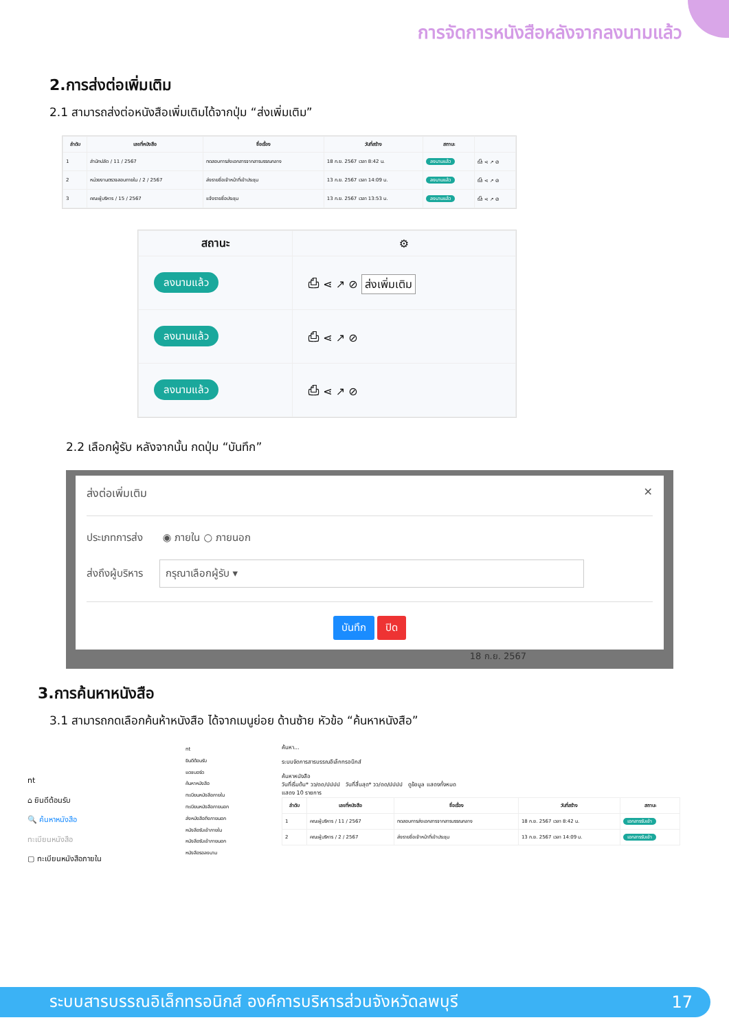การจัดการหนังสือหลังจากลงนามแล้ว
2.การส่งต่อเพิ่มเติม
2.1 สามารถส่งต่อหนังสือเพิ่มเติมได้จากปุ่ม “ส่งเพิ่มเติม”
| ลำดับ | เลขที่หนังสือ | ชื่อเรื่อง | วันที่สร้าง | สถานะ | |
| --- | --- | --- | --- | --- | --- |
| 1 | สำนักปลัด / 11 / 2567 | ทดสอบการส่งเอกสารจากสารบรรณกลาง | 18 ก.ย. 2567 เวลา 8:42 น. | ลงนามแล้ว | ⎙ ⋖ ↗ ⊘ |
| 2 | หน่วยงานตรวจสอบภายใน / 2 / 2567 | ส่งรายชื่อเจ้าหน้าที่เข้าประชุม | 13 ก.ย. 2567 เวลา 14:09 น. | ลงนามแล้ว | ⎙ ⋖ ↗ ⊘ |
| 3 | คณะผู้บริหาร / 15 / 2567 | แจ้งรายชื่อประชุม | 13 ก.ย. 2567 เวลา 13:53 น. | ลงนามแล้ว | ⎙ ⋖ ↗ ⊘ |
| สถานะ | ⚙ |
| --- | --- |
| ลงนามแล้ว | ⎙ ⋖ ↗ ⊘ ส่งเพิ่มเติม |
| ลงนามแล้ว | ⎙ ⋖ ↗ ⊘ |
| ลงนามแล้ว | ⎙ ⋖ ↗ ⊘ |
2.2 เลือกผู้รับ หลังจากนั้น กดปุ่ม “บันทึก”
ส่งต่อเพิ่มเติม ✕
ประเภทการส่ง ◉ ภายใน ○ ภายนอก
ส่งถึงผู้บริหาร กรุณาเลือกผู้รับ ▾
บันทึก ปิด
18 ก.ย. 2567
3.การค้นหาหนังสือ
3.1 สามารถกดเลือกค้นห้าหนังสือ ได้จากเมนูย่อย ด้านซ้าย หัวข้อ “ค้นหาหนังสือ”
nt
⌂ ยินดีต้อนรับ
🔍 ค้นหาหนังสือ
ทะเบียนหนังสือ
▢ ทะเบียนหนังสือภายใน
nt
ยินดีต้อนรับ
แดชบอร์ด
ค้นหาหนังสือ
ทะเบียนหนังสือภายใน
ทะเบียนหนังสือภายนอก
ส่งหนังสือถึงภายนอก
หนังสือรับเข้าภายใน
หนังสือรับเข้าภายนอก
หนังสือรอลงนาม
ค้นหา...
ระบบจัดการสารบรรณอิเล็กทรอนิกส์
ค้นหาหนังสือ
วันที่เริ่มต้น* วว/ดด/ปปปป วันที่สิ้นสุด* วว/ดด/ปปปป ดูข้อมูล แสดงทั้งหมด
แสดง 10 รายการ
| ลำดับ | เลขที่หนังสือ | ชื่อเรื่อง | วันที่สร้าง | สถานะ |
| --- | --- | --- | --- | --- |
| 1 | คณะผู้บริหาร / 11 / 2567 | ทดสอบการส่งเอกสารจากสารบรรณกลาง | 18 ก.ย. 2567 เวลา 8:42 น. | เอกสารรับเข้า |
| 2 | คณะผู้บริหาร / 2 / 2567 | ส่งรายชื่อเจ้าหน้าที่เข้าประชุม | 13 ก.ย. 2567 เวลา 14:09 น. | เอกสารรับเข้า |
ระบบสารบรรณอิเล็กทรอนิกส์ องค์การบริหารส่วนจังหวัดลพบุรี 17